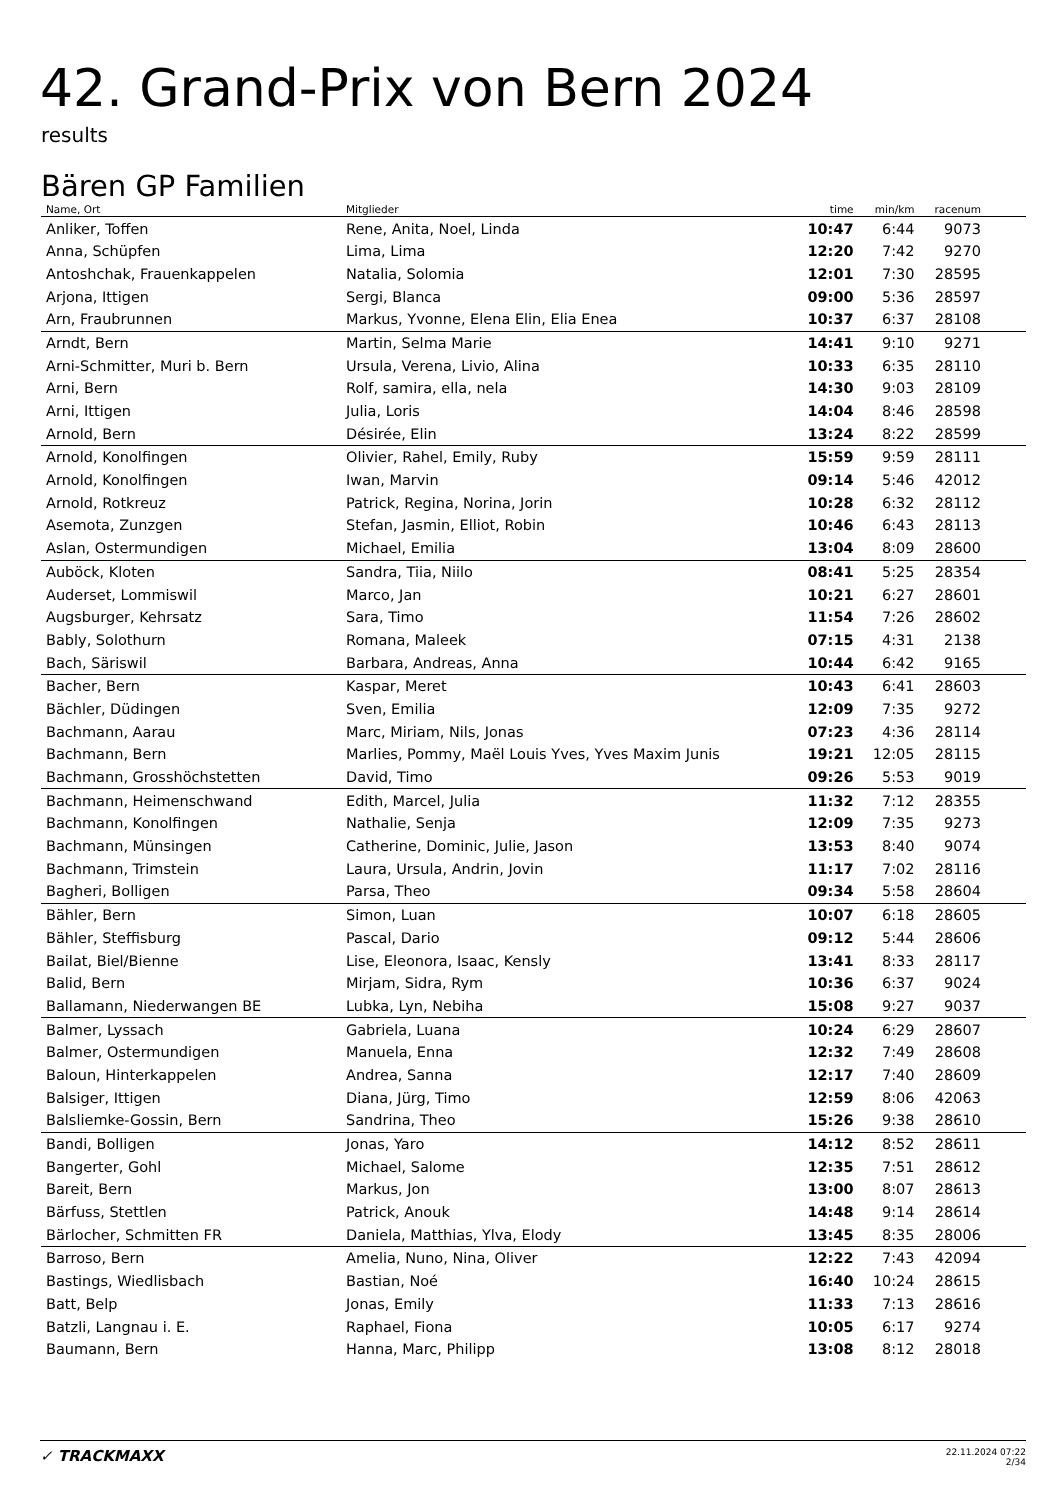42. Grand-Prix von Bern 2024
results
Bären GP Familien
| Name, Ort | Mitglieder | time | min/km | racenum | |
| --- | --- | --- | --- | --- | --- |
| Anliker, Toffen | Rene, Anita, Noel, Linda | 10:47 | 6:44 | 9073 | |
| Anna, Schüpfen | Lima, Lima | 12:20 | 7:42 | 9270 | |
| Antoshchak, Frauenkappelen | Natalia, Solomia | 12:01 | 7:30 | 28595 | |
| Arjona, Ittigen | Sergi, Blanca | 09:00 | 5:36 | 28597 | |
| Arn, Fraubrunnen | Markus, Yvonne, Elena Elin, Elia Enea | 10:37 | 6:37 | 28108 | |
| Arndt, Bern | Martin, Selma Marie | 14:41 | 9:10 | 9271 | |
| Arni-Schmitter, Muri b. Bern | Ursula, Verena, Livio, Alina | 10:33 | 6:35 | 28110 | |
| Arni, Bern | Rolf, samira, ella, nela | 14:30 | 9:03 | 28109 | |
| Arni, Ittigen | Julia, Loris | 14:04 | 8:46 | 28598 | |
| Arnold, Bern | Désirée, Elin | 13:24 | 8:22 | 28599 | |
| Arnold, Konolfingen | Olivier, Rahel, Emily, Ruby | 15:59 | 9:59 | 28111 | |
| Arnold, Konolfingen | Iwan, Marvin | 09:14 | 5:46 | 42012 | |
| Arnold, Rotkreuz | Patrick, Regina, Norina, Jorin | 10:28 | 6:32 | 28112 | |
| Asemota, Zunzgen | Stefan, Jasmin, Elliot, Robin | 10:46 | 6:43 | 28113 | |
| Aslan, Ostermundigen | Michael, Emilia | 13:04 | 8:09 | 28600 | |
| Auböck, Kloten | Sandra, Tiia, Niilo | 08:41 | 5:25 | 28354 | |
| Auderset, Lommiswil | Marco, Jan | 10:21 | 6:27 | 28601 | |
| Augsburger, Kehrsatz | Sara, Timo | 11:54 | 7:26 | 28602 | |
| Bably, Solothurn | Romana, Maleek | 07:15 | 4:31 | 2138 | |
| Bach, Säriswil | Barbara, Andreas, Anna | 10:44 | 6:42 | 9165 | |
| Bacher, Bern | Kaspar, Meret | 10:43 | 6:41 | 28603 | |
| Bächler, Düdingen | Sven, Emilia | 12:09 | 7:35 | 9272 | |
| Bachmann, Aarau | Marc, Miriam, Nils, Jonas | 07:23 | 4:36 | 28114 | |
| Bachmann, Bern | Marlies, Pommy, Maël Louis Yves, Yves Maxim Junis | 19:21 | 12:05 | 28115 | |
| Bachmann, Grosshöchstetten | David, Timo | 09:26 | 5:53 | 9019 | |
| Bachmann, Heimenschwand | Edith, Marcel, Julia | 11:32 | 7:12 | 28355 | |
| Bachmann, Konolfingen | Nathalie, Senja | 12:09 | 7:35 | 9273 | |
| Bachmann, Münsingen | Catherine, Dominic, Julie, Jason | 13:53 | 8:40 | 9074 | |
| Bachmann, Trimstein | Laura, Ursula, Andrin, Jovin | 11:17 | 7:02 | 28116 | |
| Bagheri, Bolligen | Parsa, Theo | 09:34 | 5:58 | 28604 | |
| Bähler, Bern | Simon, Luan | 10:07 | 6:18 | 28605 | |
| Bähler, Steffisburg | Pascal, Dario | 09:12 | 5:44 | 28606 | |
| Bailat, Biel/Bienne | Lise, Eleonora, Isaac, Kensly | 13:41 | 8:33 | 28117 | |
| Balid, Bern | Mirjam, Sidra, Rym | 10:36 | 6:37 | 9024 | |
| Ballamann, Niederwangen BE | Lubka, Lyn, Nebiha | 15:08 | 9:27 | 9037 | |
| Balmer, Lyssach | Gabriela, Luana | 10:24 | 6:29 | 28607 | |
| Balmer, Ostermundigen | Manuela, Enna | 12:32 | 7:49 | 28608 | |
| Baloun, Hinterkappelen | Andrea, Sanna | 12:17 | 7:40 | 28609 | |
| Balsiger, Ittigen | Diana, Jürg, Timo | 12:59 | 8:06 | 42063 | |
| Balsliemke-Gossin, Bern | Sandrina, Theo | 15:26 | 9:38 | 28610 | |
| Bandi, Bolligen | Jonas, Yaro | 14:12 | 8:52 | 28611 | |
| Bangerter, Gohl | Michael, Salome | 12:35 | 7:51 | 28612 | |
| Bareit, Bern | Markus, Jon | 13:00 | 8:07 | 28613 | |
| Bärfuss, Stettlen | Patrick, Anouk | 14:48 | 9:14 | 28614 | |
| Bärlocher, Schmitten FR | Daniela, Matthias, Ylva, Elody | 13:45 | 8:35 | 28006 | |
| Barroso, Bern | Amelia, Nuno, Nina, Oliver | 12:22 | 7:43 | 42094 | |
| Bastings, Wiedlisbach | Bastian, Noé | 16:40 | 10:24 | 28615 | |
| Batt, Belp | Jonas, Emily | 11:33 | 7:13 | 28616 | |
| Batzli, Langnau i. E. | Raphael, Fiona | 10:05 | 6:17 | 9274 | |
| Baumann, Bern | Hanna, Marc, Philipp | 13:08 | 8:12 | 28018 | |
✓ TRACKMAXX
22.11.2024 07:22
2/34